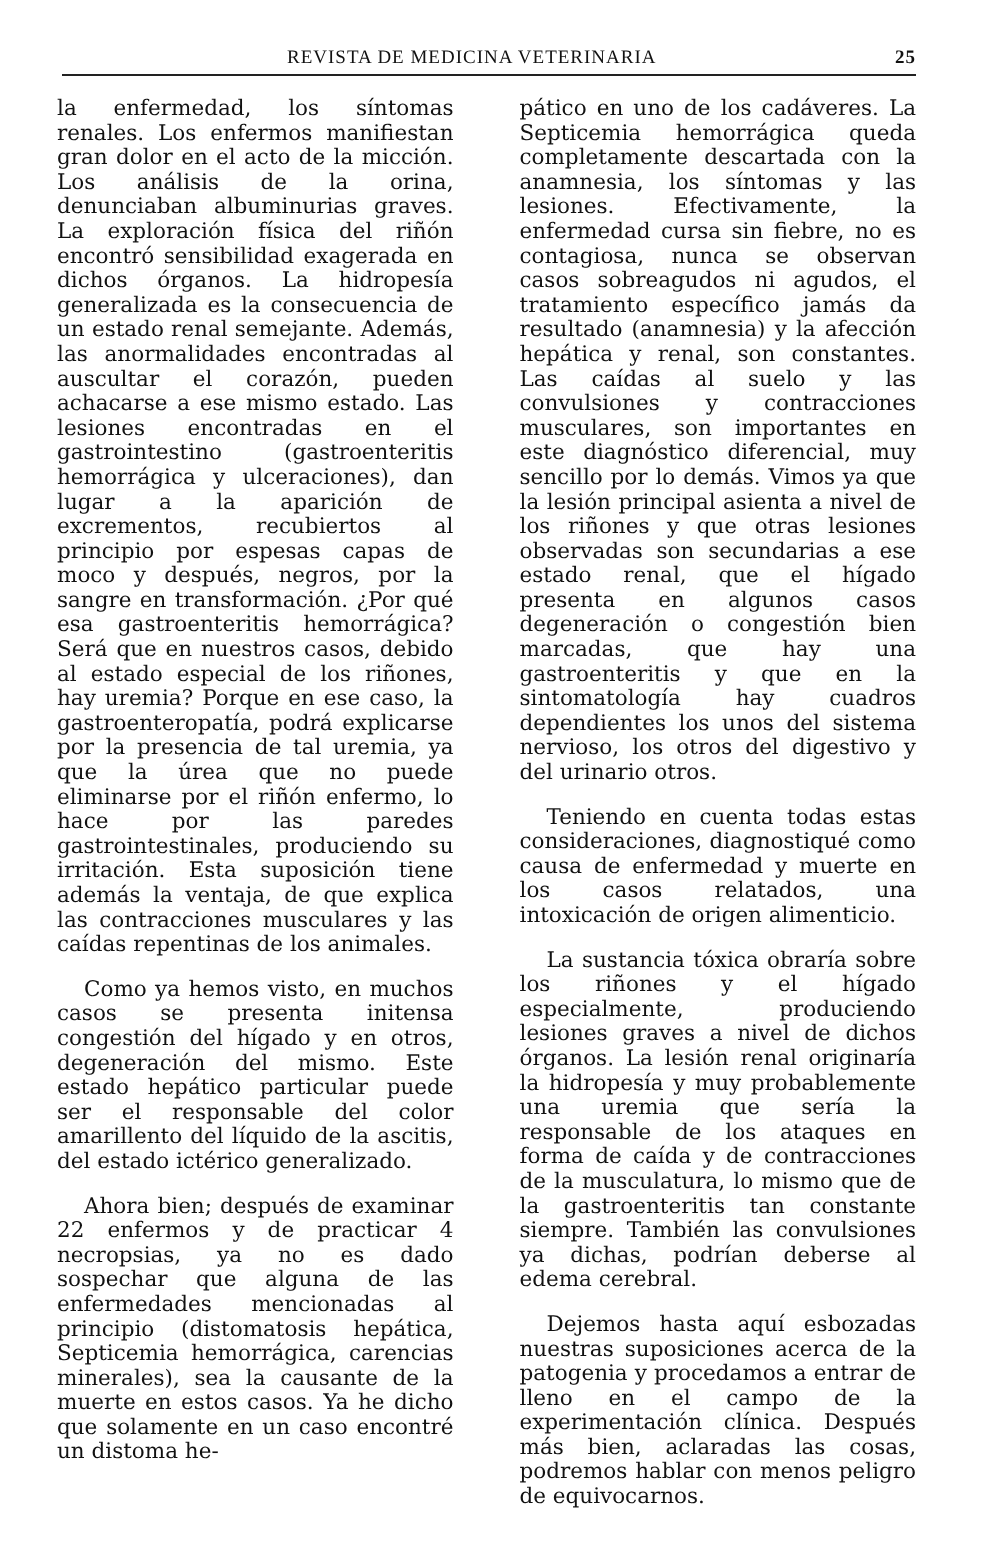REVISTA DE MEDICINA VETERINARIA 25
la enfermedad, los síntomas renales. Los enfermos manifiestan gran dolor en el acto de la micción. Los análisis de la orina, denunciaban albuminurias graves. La exploración física del riñón encontró sensibilidad exagerada en dichos órganos. La hidropesía generalizada es la consecuencia de un estado renal semejante. Además, las anormalidades encontradas al auscultar el corazón, pueden achacarse a ese mismo estado. Las lesiones encontradas en el gastrointestino (gastroenteritis hemorrágica y ulceraciones), dan lugar a la aparición de excrementos, recubiertos al principio por espesas capas de moco y después, negros, por la sangre en transformación. ¿Por qué esa gastroenteritis hemorrágica? Será que en nuestros casos, debido al estado especial de los riñones, hay uremia? Porque en ese caso, la gastroenteropatía, podrá explicarse por la presencia de tal uremia, ya que la úrea que no puede eliminarse por el riñón enfermo, lo hace por las paredes gastrointestinales, produciendo su irritación. Esta suposición tiene además la ventaja, de que explica las contracciones musculares y las caídas repentinas de los animales.
Como ya hemos visto, en muchos casos se presenta initensa congestión del hígado y en otros, degeneración del mismo. Este estado hepático particular puede ser el responsable del color amarillento del líquido de la ascitis, del estado ictérico generalizado.
Ahora bien; después de examinar 22 enfermos y de practicar 4 necropsias, ya no es dado sospechar que alguna de las enfermedades mencionadas al principio (distomatosis hepática, Septicemia hemorrágica, carencias minerales), sea la causante de la muerte en estos casos. Ya he dicho que solamente en un caso encontré un distoma he-
pático en uno de los cadáveres. La Septicemia hemorrágica queda completamente descartada con la anamnesia, los síntomas y las lesiones. Efectivamente, la enfermedad cursa sin fiebre, no es contagiosa, nunca se observan casos sobreagudos ni agudos, el tratamiento específico jamás da resultado (anamnesia) y la afección hepática y renal, son constantes. Las caídas al suelo y las convulsiones y contracciones musculares, son importantes en este diagnóstico diferencial, muy sencillo por lo demás. Vimos ya que la lesión principal asienta a nivel de los riñones y que otras lesiones observadas son secundarias a ese estado renal, que el hígado presenta en algunos casos degeneración o congestión bien marcadas, que hay una gastroenteritis y que en la sintomatología hay cuadros dependientes los unos del sistema nervioso, los otros del digestivo y del urinario otros.
Teniendo en cuenta todas estas consideraciones, diagnostiqué como causa de enfermedad y muerte en los casos relatados, una intoxicación de origen alimenticio.
La sustancia tóxica obraría sobre los riñones y el hígado especialmente, produciendo lesiones graves a nivel de dichos órganos. La lesión renal originaría la hidropesía y muy probablemente una uremia que sería la responsable de los ataques en forma de caída y de contracciones de la musculatura, lo mismo que de la gastroenteritis tan constante siempre. También las convulsiones ya dichas, podrían deberse al edema cerebral.
Dejemos hasta aquí esbozadas nuestras suposiciones acerca de la patogenia y procedamos a entrar de lleno en el campo de la experimentación clínica. Después más bien, aclaradas las cosas, podremos hablar con menos peligro de equivocarnos.